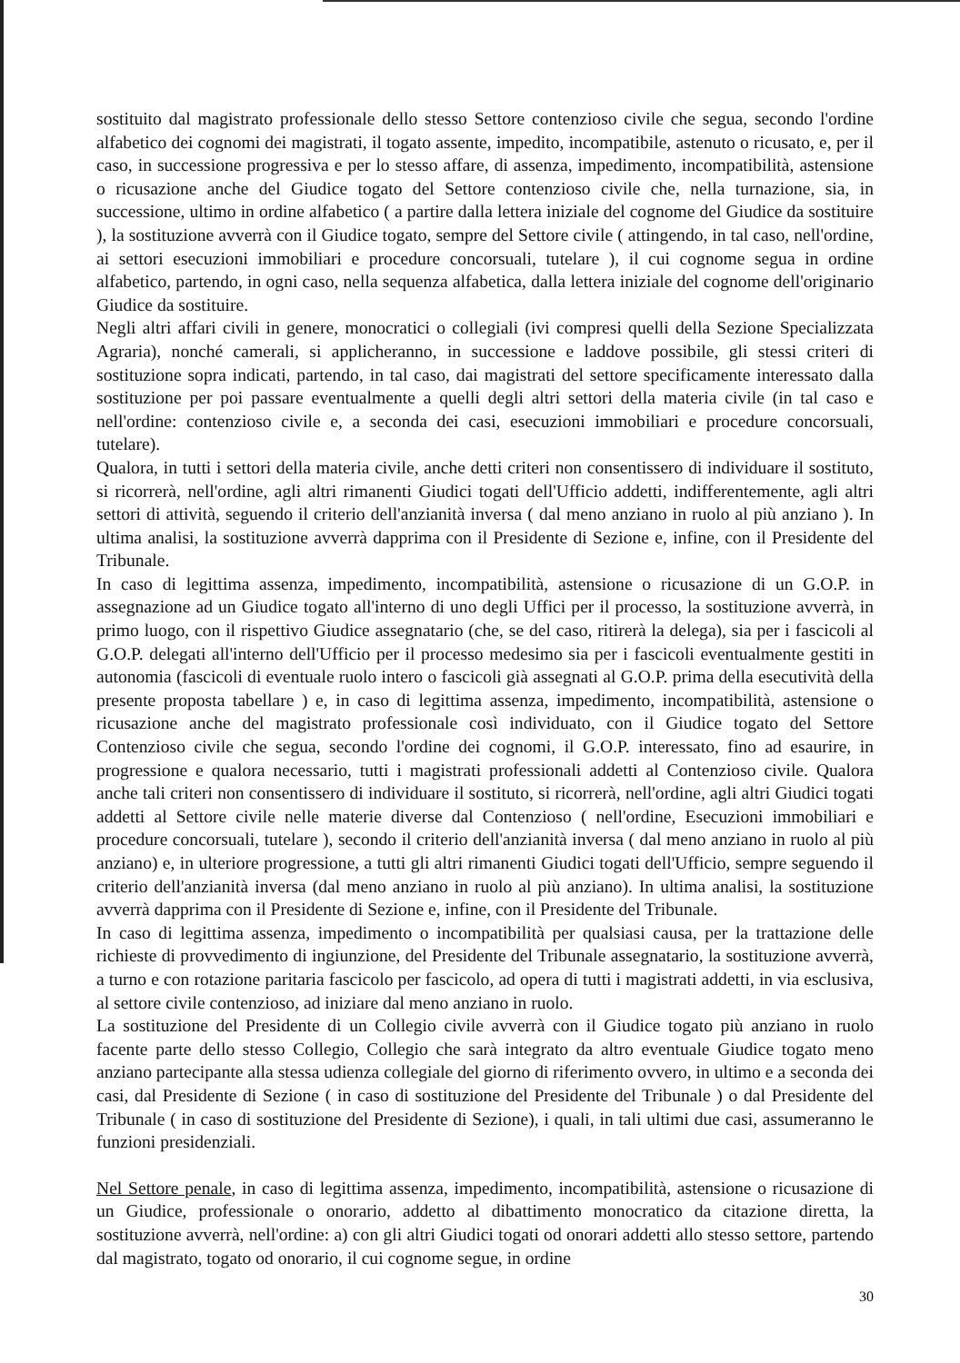sostituito dal magistrato professionale dello stesso Settore contenzioso civile che segua, secondo l'ordine alfabetico dei cognomi dei magistrati, il togato assente, impedito, incompatibile, astenuto o ricusato, e, per il caso, in successione progressiva e per lo stesso affare, di assenza, impedimento, incompatibilità, astensione o ricusazione anche del Giudice togato del Settore contenzioso civile che, nella turnazione, sia, in successione, ultimo in ordine alfabetico ( a partire dalla lettera iniziale del cognome del Giudice da sostituire ), la sostituzione avverrà con il Giudice togato, sempre del Settore civile ( attingendo, in tal caso, nell'ordine, ai settori esecuzioni immobiliari e procedure concorsuali, tutelare ), il cui cognome segua in ordine alfabetico, partendo, in ogni caso, nella sequenza alfabetica, dalla lettera iniziale del cognome dell'originario Giudice da sostituire.
Negli altri affari civili in genere, monocratici o collegiali (ivi compresi quelli della Sezione Specializzata Agraria), nonché camerali, si applicheranno, in successione e laddove possibile, gli stessi criteri di sostituzione sopra indicati, partendo, in tal caso, dai magistrati del settore specificamente interessato dalla sostituzione per poi passare eventualmente a quelli degli altri settori della materia civile (in tal caso e nell'ordine: contenzioso civile e, a seconda dei casi, esecuzioni immobiliari e procedure concorsuali, tutelare).
Qualora, in tutti i settori della materia civile, anche detti criteri non consentissero di individuare il sostituto, si ricorrerà, nell'ordine, agli altri rimanenti Giudici togati dell'Ufficio addetti, indifferentemente, agli altri settori di attività, seguendo il criterio dell'anzianità inversa ( dal meno anziano in ruolo al più anziano ). In ultima analisi, la sostituzione avverrà dapprima con il Presidente di Sezione e, infine, con il Presidente del Tribunale.
In caso di legittima assenza, impedimento, incompatibilità, astensione o ricusazione di un G.O.P. in assegnazione ad un Giudice togato all'interno di uno degli Uffici per il processo, la sostituzione avverrà, in primo luogo, con il rispettivo Giudice assegnatario (che, se del caso, ritirerà la delega), sia per i fascicoli al G.O.P. delegati all'interno dell'Ufficio per il processo medesimo sia per i fascicoli eventualmente gestiti in autonomia (fascicoli di eventuale ruolo intero o fascicoli già assegnati al G.O.P. prima della esecutività della presente proposta tabellare ) e, in caso di legittima assenza, impedimento, incompatibilità, astensione o ricusazione anche del magistrato professionale così individuato, con il Giudice togato del Settore Contenzioso civile che segua, secondo l'ordine dei cognomi, il G.O.P. interessato, fino ad esaurire, in progressione e qualora necessario, tutti i magistrati professionali addetti al Contenzioso civile. Qualora anche tali criteri non consentissero di individuare il sostituto, si ricorrerà, nell'ordine, agli altri Giudici togati addetti al Settore civile nelle materie diverse dal Contenzioso ( nell'ordine, Esecuzioni immobiliari e procedure concorsuali, tutelare ), secondo il criterio dell'anzianità inversa ( dal meno anziano in ruolo al più anziano) e, in ulteriore progressione, a tutti gli altri rimanenti Giudici togati dell'Ufficio, sempre seguendo il criterio dell'anzianità inversa (dal meno anziano in ruolo al più anziano). In ultima analisi, la sostituzione avverrà dapprima con il Presidente di Sezione e, infine, con il Presidente del Tribunale.
In caso di legittima assenza, impedimento o incompatibilità per qualsiasi causa, per la trattazione delle richieste di provvedimento di ingiunzione, del Presidente del Tribunale assegnatario, la sostituzione avverrà, a turno e con rotazione paritaria fascicolo per fascicolo, ad opera di tutti i magistrati addetti, in via esclusiva, al settore civile contenzioso, ad iniziare dal meno anziano in ruolo.
La sostituzione del Presidente di un Collegio civile avverrà con il Giudice togato più anziano in ruolo facente parte dello stesso Collegio, Collegio che sarà integrato da altro eventuale Giudice togato meno anziano partecipante alla stessa udienza collegiale del giorno di riferimento ovvero, in ultimo e a seconda dei casi, dal Presidente di Sezione ( in caso di sostituzione del Presidente del Tribunale ) o dal Presidente del Tribunale ( in caso di sostituzione del Presidente di Sezione), i quali, in tali ultimi due casi, assumeranno le funzioni presidenziali.
Nel Settore penale, in caso di legittima assenza, impedimento, incompatibilità, astensione o ricusazione di un Giudice, professionale o onorario, addetto al dibattimento monocratico da citazione diretta, la sostituzione avverrà, nell'ordine: a) con gli altri Giudici togati od onorari addetti allo stesso settore, partendo dal magistrato, togato od onorario, il cui cognome segue, in ordine
30